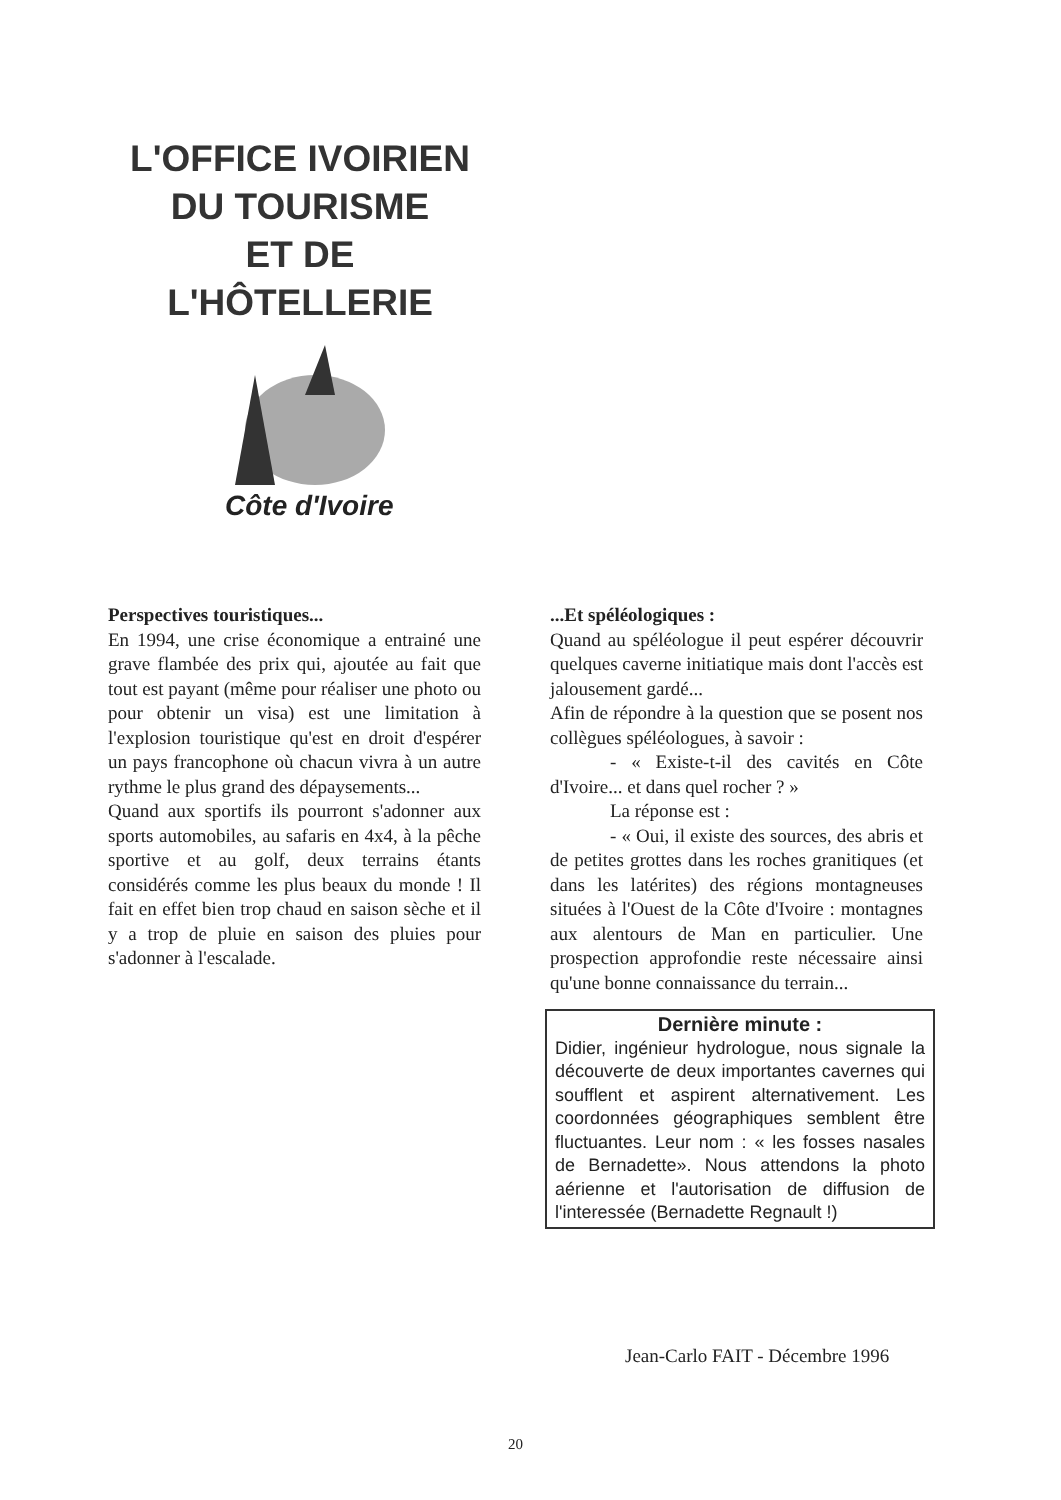L'OFFICE IVOIRIEN
DU TOURISME
ET DE
L'HÔTELLERIE
Côte d'Ivoire
Perspectives touristiques...
En 1994, une crise économique a entrainé une grave flambée des prix qui, ajoutée au fait que tout est payant (même pour réaliser une photo ou pour obtenir un visa) est une limitation à l'explosion touristique qu'est en droit d'espérer un pays francophone où chacun vivra à un autre rythme le plus grand des dépaysements...
Quand aux sportifs ils pourront s'adonner aux sports automobiles, au safaris en 4x4, à la pêche sportive et au golf, deux terrains étants considérés comme les plus beaux du monde ! Il fait en effet bien trop chaud en saison sèche et il y a trop de pluie en saison des pluies pour s'adonner à l'escalade.
...Et spéléologiques :
Quand au spéléologue il peut espérer découvrir quelques caverne initiatique mais dont l'accès est jalousement gardé...
Afin de répondre à la question que se posent nos collègues spéléologues, à savoir :
- « Existe-t-il des cavités en Côte d'Ivoire... et dans quel rocher ? »
La réponse est :
- « Oui, il existe des sources, des abris et de petites grottes dans les roches granitiques (et dans les latérites) des régions montagneuses situées à l'Ouest de la Côte d'Ivoire : montagnes aux alentours de Man en particulier. Une prospection approfondie reste nécessaire ainsi qu'une bonne connaissance du terrain...
Dernière minute :
Didier, ingénieur hydrologue, nous signale la découverte de deux importantes cavernes qui soufflent et aspirent alternativement. Les coordonnées géographiques semblent être fluctuantes. Leur nom : « les fosses nasales de Bernadette». Nous attendons la photo aérienne et l'autorisation de diffusion de l'interessée (Bernadette Regnault !)
Jean-Carlo FAIT - Décembre 1996
20